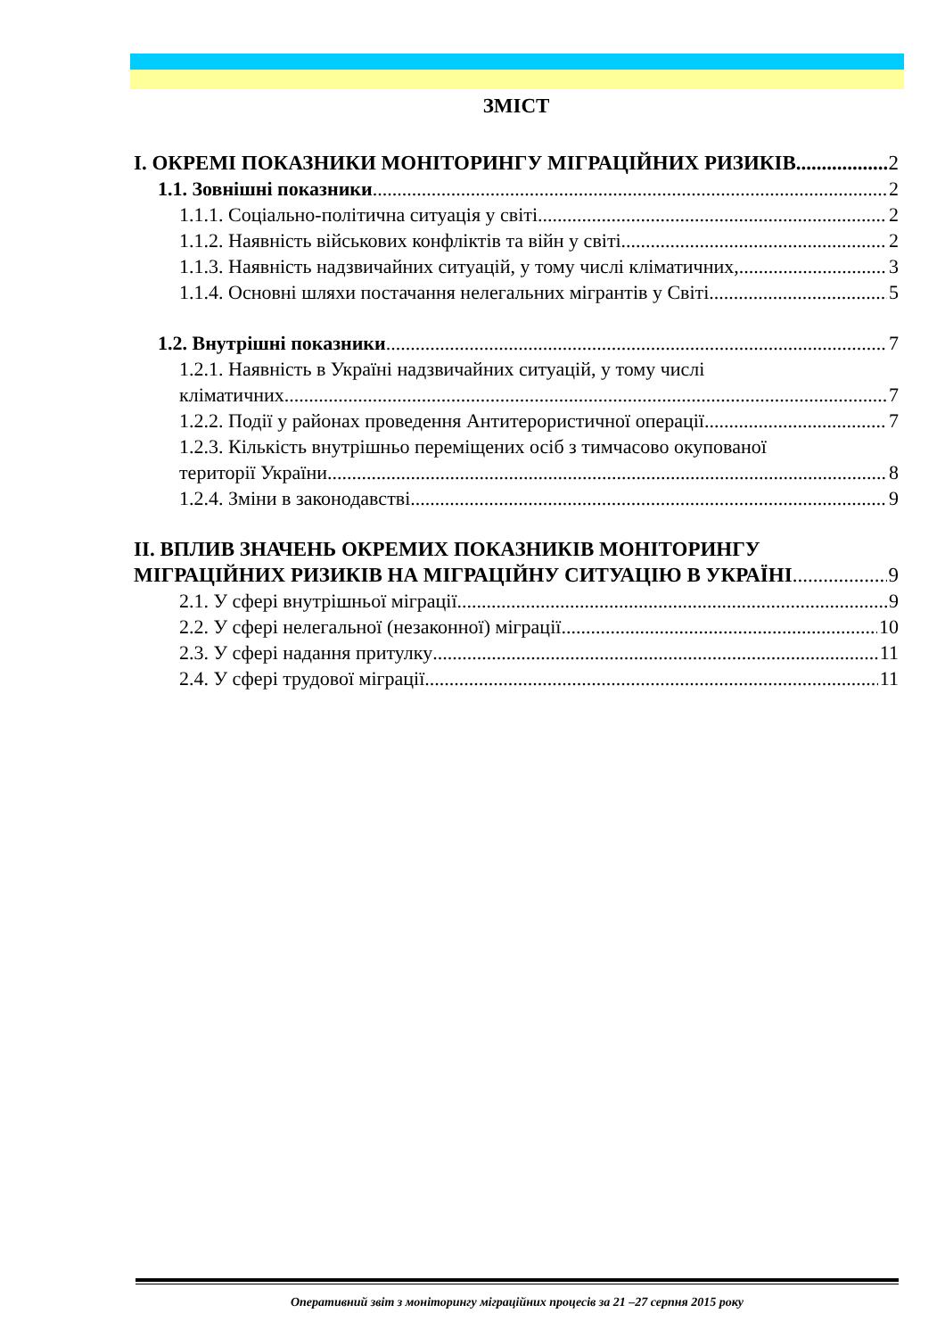ЗМІСТ
I. ОКРЕМІ ПОКАЗНИКИ МОНІТОРИНГУ МІГРАЦІЙНИХ РИЗИКІВ 2
1.1. Зовнішні показники 2
1.1.1. Соціально-політична ситуація у світі 2
1.1.2. Наявність військових конфліктів та війн у світі 2
1.1.3. Наявність надзвичайних ситуацій, у тому числі кліматичних, 3
1.1.4. Основні шляхи постачання нелегальних мігрантів у Світі 5
1.2. Внутрішні показники 7
1.2.1. Наявність в Україні надзвичайних ситуацій, у тому числі
кліматичних. 7
1.2.2. Події у районах проведення Антитерористичної операції. 7
1.2.3. Кількість внутрішньо переміщених осіб з тимчасово окупованої
території України. 8
1.2.4. Зміни в законодавстві 9
II. ВПЛИВ ЗНАЧЕНЬ ОКРЕМИХ ПОКАЗНИКІВ МОНІТОРИНГУ
МІГРАЦІЙНИХ РИЗИКІВ НА МІГРАЦІЙНУ СИТУАЦІЮ В УКРАЇНІ 9
2.1. У сфері внутрішньої міграції 9
2.2. У сфері нелегальної (незаконної) міграції 10
2.3. У сфері надання притулку 11
2.4. У сфері трудової міграції 11
Оперативний звіт з моніторингу міграційних процесів за 21 –27 серпня 2015 року